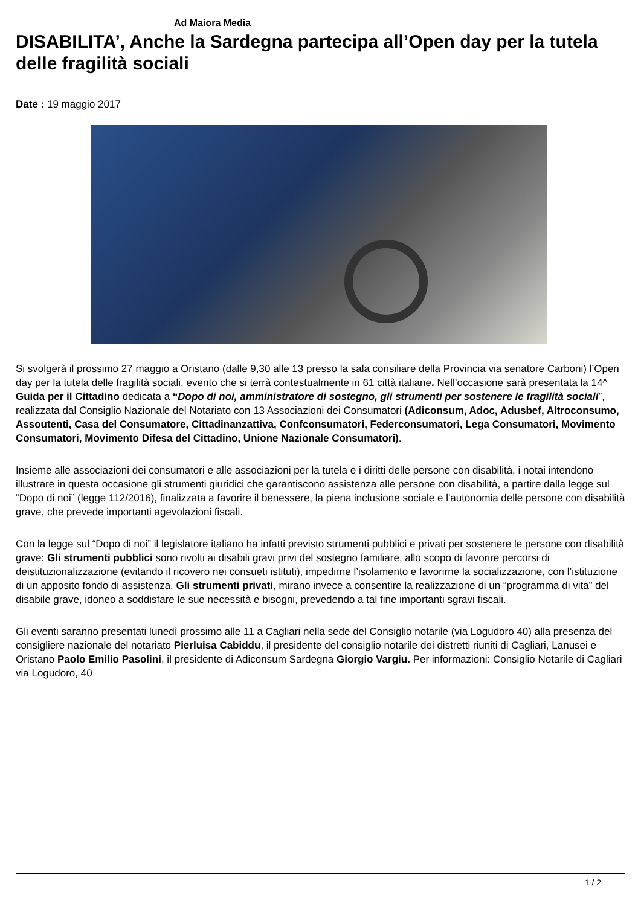Ad Maiora Media
DISABILITA’, Anche la Sardegna partecipa all’Open day per la tutela delle fragilità sociali
Date : 19 maggio 2017
Si svolgerà il prossimo 27 maggio a Oristano (dalle 9,30 alle 13 presso la sala consiliare della Provincia via senatore Carboni) l’Open day per la tutela delle fragilità sociali, evento che si terrà contestualmente in 61 città italiane. Nell’occasione sarà presentata la 14^ Guida per il Cittadino dedicata a “Dopo di noi, amministratore di sostegno, gli strumenti per sostenere le fragilità sociali”, realizzata dal Consiglio Nazionale del Notariato con 13 Associazioni dei Consumatori (Adiconsum, Adoc, Adusbef, Altroconsumo, Assoutenti, Casa del Consumatore, Cittadinanzattiva, Confconsumatori, Federconsumatori, Lega Consumatori, Movimento Consumatori, Movimento Difesa del Cittadino, Unione Nazionale Consumatori).
Insieme alle associazioni dei consumatori e alle associazioni per la tutela e i diritti delle persone con disabilità, i notai intendono illustrare in questa occasione gli strumenti giuridici che garantiscono assistenza alle persone con disabilità, a partire dalla legge sul “Dopo di noi” (legge 112/2016), finalizzata a favorire il benessere, la piena inclusione sociale e l'autonomia delle persone con disabilità grave, che prevede importanti agevolazioni fiscali.
Con la legge sul “Dopo di noi” il legislatore italiano ha infatti previsto strumenti pubblici e privati per sostenere le persone con disabilità grave: Gli strumenti pubblici sono rivolti ai disabili gravi privi del sostegno familiare, allo scopo di favorire percorsi di deistituzionalizzazione (evitando il ricovero nei consueti istituti), impedirne l’isolamento e favorirne la socializzazione, con l’istituzione di un apposito fondo di assistenza. Gli strumenti privati, mirano invece a consentire la realizzazione di un “programma di vita” del disabile grave, idoneo a soddisfare le sue necessità e bisogni, prevedendo a tal fine importanti sgravi fiscali.
Gli eventi saranno presentati lunedì prossimo alle 11 a Cagliari nella sede del Consiglio notarile (via Logudoro 40) alla presenza del consigliere nazionale del notariato Pierluisa Cabiddu, il presidente del consiglio notarile dei distretti riuniti di Cagliari, Lanusei e Oristano Paolo Emilio Pasolini, il presidente di Adiconsum Sardegna Giorgio Vargiu. Per informazioni: Consiglio Notarile di Cagliari via Logudoro, 40
1 / 2